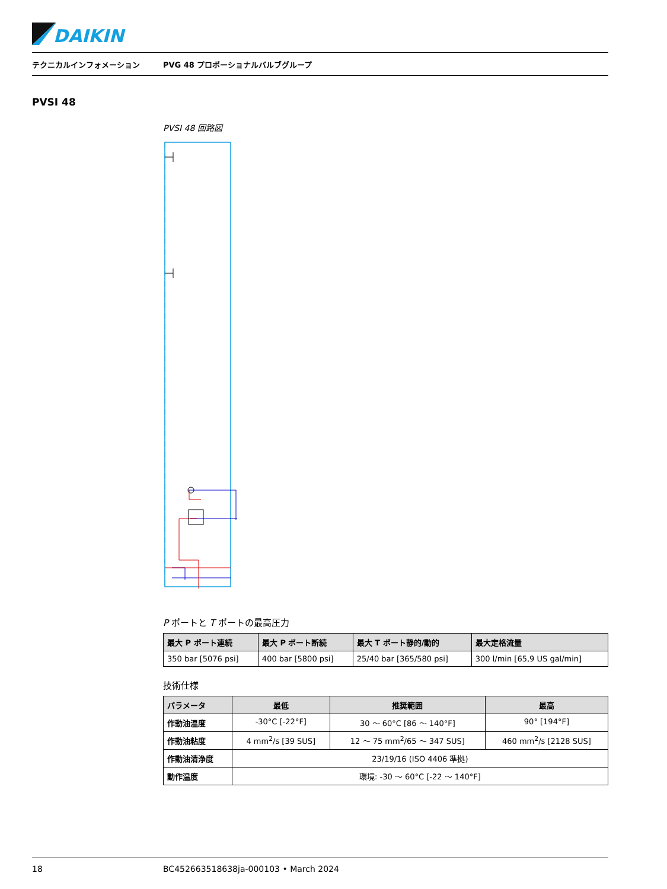DAIKIN
テクニカルインフォメーション PVG 48 プロポーショナルバルブグループ
PVSI 48
PVSI 48 回路図
P ポートと T ポートの最高圧力
| 最大 P ポート連続 | 最大 P ポート断続 | 最大 T ポート静的/動的 | 最大定格流量 |
| --- | --- | --- | --- |
| 350 bar [5076 psi] | 400 bar [5800 psi] | 25/40 bar [365/580 psi] | 300 l/min [65,9 US gal/min] |
技術仕様
| パラメータ | 最低 | 推奨範囲 | 最高 |
| --- | --- | --- | --- |
| 作動油温度 | -30°C [-22°F] | 30 ～ 60°C [86 ～ 140°F] | 90° [194°F] |
| 作動油粘度 | 4 mm<sup>2</sup>/s [39 SUS] | 12 ～ 75 mm<sup>2</sup>/65 ～ 347 SUS] | 460 mm<sup>2</sup>/s [2128 SUS] |
| 作動油清浄度 | 23/19/16 (ISO 4406 準拠) | | |
| 動作温度 | 環境: -30 ～ 60°C [-22 ～ 140°F] | | |
18 BC452663518638ja-000103 • March 2024